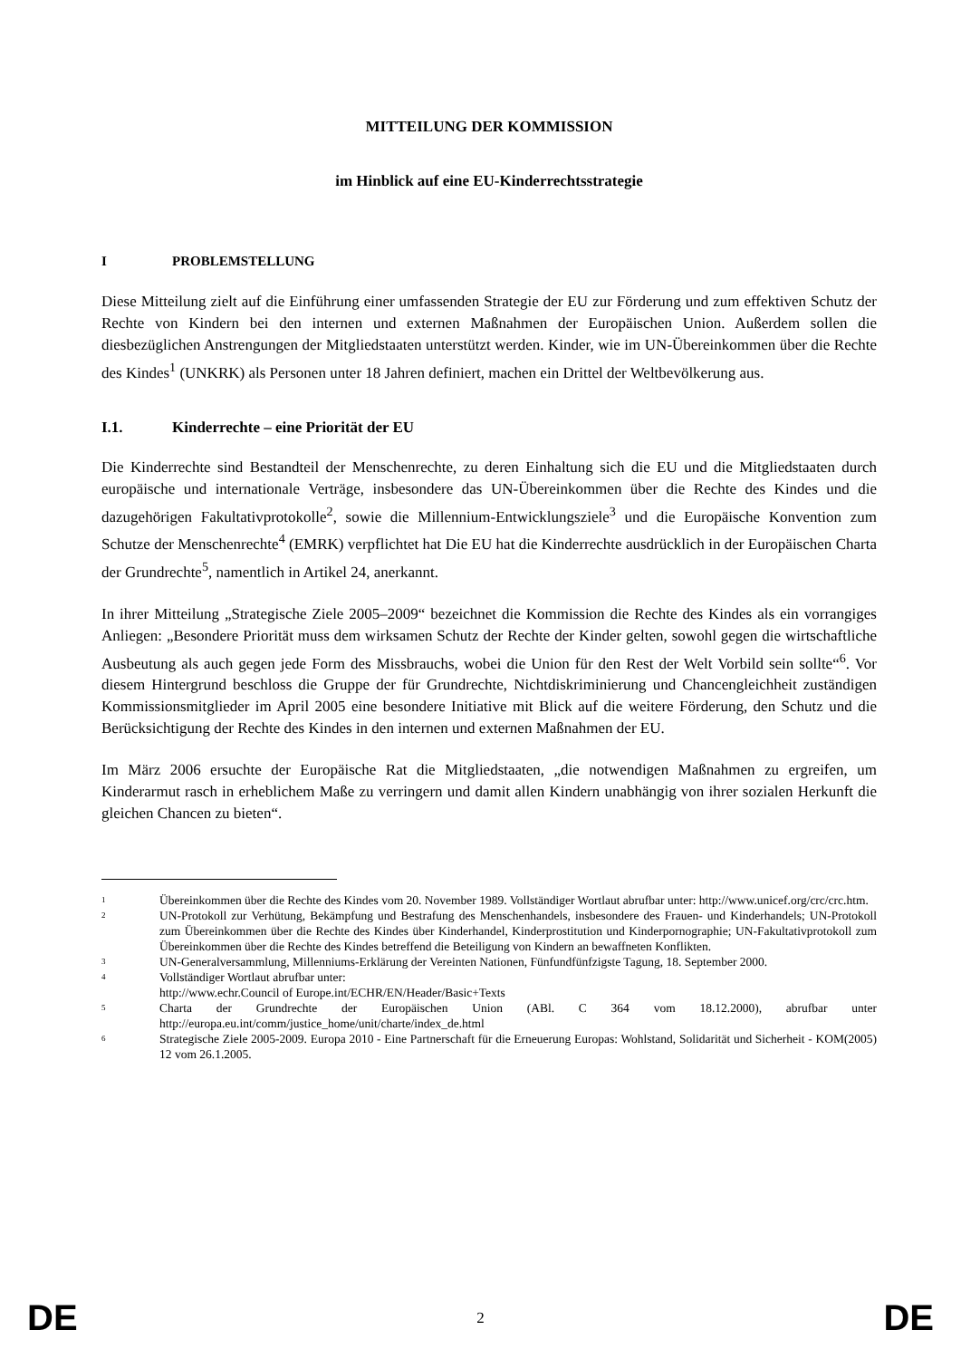MITTEILUNG DER KOMMISSION
im Hinblick auf eine EU-Kinderrechtsstrategie
I PROBLEMSTELLUNG
Diese Mitteilung zielt auf die Einführung einer umfassenden Strategie der EU zur Förderung und zum effektiven Schutz der Rechte von Kindern bei den internen und externen Maßnahmen der Europäischen Union. Außerdem sollen die diesbezüglichen Anstrengungen der Mitgliedstaaten unterstützt werden. Kinder, wie im UN-Übereinkommen über die Rechte des Kindes<sup>1</sup> (UNKRK) als Personen unter 18 Jahren definiert, machen ein Drittel der Weltbevölkerung aus.
I.1. Kinderrechte – eine Priorität der EU
Die Kinderrechte sind Bestandteil der Menschenrechte, zu deren Einhaltung sich die EU und die Mitgliedstaaten durch europäische und internationale Verträge, insbesondere das UN-Übereinkommen über die Rechte des Kindes und die dazugehörigen Fakultativprotokolle<sup>2</sup>, sowie die Millennium-Entwicklungsziele<sup>3</sup> und die Europäische Konvention zum Schutze der Menschenrechte<sup>4</sup> (EMRK) verpflichtet hat Die EU hat die Kinderrechte ausdrücklich in der Europäischen Charta der Grundrechte<sup>5</sup>, namentlich in Artikel 24, anerkannt.
In ihrer Mitteilung „Strategische Ziele 2005–2009“ bezeichnet die Kommission die Rechte des Kindes als ein vorrangiges Anliegen: „Besondere Priorität muss dem wirksamen Schutz der Rechte der Kinder gelten, sowohl gegen die wirtschaftliche Ausbeutung als auch gegen jede Form des Missbrauchs, wobei die Union für den Rest der Welt Vorbild sein sollte“<sup>6</sup>. Vor diesem Hintergrund beschloss die Gruppe der für Grundrechte, Nichtdiskriminierung und Chancengleichheit zuständigen Kommissionsmitglieder im April 2005 eine besondere Initiative mit Blick auf die weitere Förderung, den Schutz und die Berücksichtigung der Rechte des Kindes in den internen und externen Maßnahmen der EU.
Im März 2006 ersuchte der Europäische Rat die Mitgliedstaaten, „die notwendigen Maßnahmen zu ergreifen, um Kinderarmut rasch in erheblichem Maße zu verringern und damit allen Kindern unabhängig von ihrer sozialen Herkunft die gleichen Chancen zu bieten“.
1 Übereinkommen über die Rechte des Kindes vom 20. November 1989. Vollständiger Wortlaut abrufbar unter: http://www.unicef.org/crc/crc.htm.
2 UN-Protokoll zur Verhütung, Bekämpfung und Bestrafung des Menschenhandels, insbesondere des Frauen- und Kinderhandels; UN-Protokoll zum Übereinkommen über die Rechte des Kindes über Kinderhandel, Kinderprostitution und Kinderpornographie; UN-Fakultativprotokoll zum Übereinkommen über die Rechte des Kindes betreffend die Beteiligung von Kindern an bewaffneten Konflikten.
3 UN-Generalversammlung, Millenniums-Erklärung der Vereinten Nationen, Fünfundfünfzigste Tagung, 18. September 2000.
4 Vollständiger Wortlaut abrufbar unter:
http://www.echr.Council of Europe.int/ECHR/EN/Header/Basic+Texts
5 Charta der Grundrechte der Europäischen Union (ABl. C 364 vom 18.12.2000), abrufbar unter http://europa.eu.int/comm/justice_home/unit/charte/index_de.html
6 Strategische Ziele 2005-2009. Europa 2010 - Eine Partnerschaft für die Erneuerung Europas: Wohlstand, Solidarität und Sicherheit - KOM(2005) 12 vom 26.1.2005.
DE 2 DE